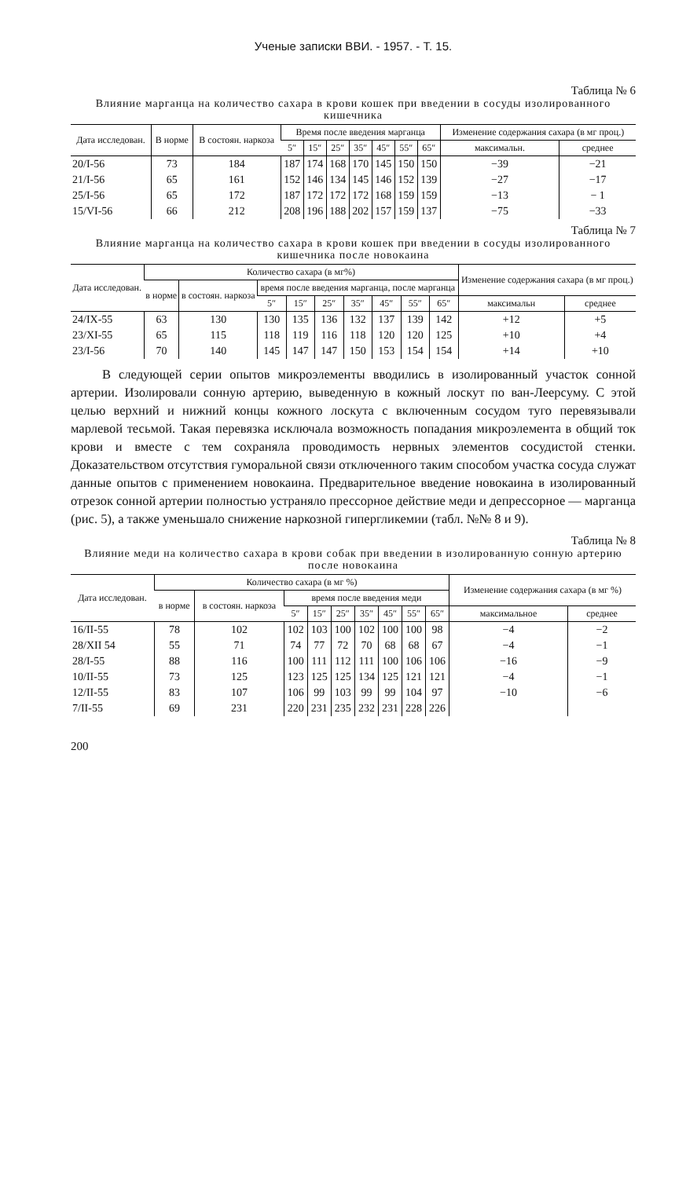Ученые записки ВВИ. - 1957. - Т. 15.
Таблица № 6
Влияние марганца на количество сахара в крови кошек при введении в сосуды изолированного кишечника
| Дата исследован. | В норме | В состоян. наркоза | Время после введения марганца | | | | | | | Изменение содержания сахара (в мг проц.) | |
| --- | --- | --- | --- | --- | --- | --- | --- | --- | --- | --- | --- |
| | | | 5″ | 15″ | 25″ | 35″ | 45″ | 55″ | 65″ | максимальн. | среднее |
| 20/I-56 | 73 | 184 | 187 | 174 | 168 | 170 | 145 | 150 | 150 | −39 | −21 |
| 21/I-56 | 65 | 161 | 152 | 146 | 134 | 145 | 146 | 152 | 139 | −27 | −17 |
| 25/I-56 | 65 | 172 | 187 | 172 | 172 | 172 | 168 | 159 | 159 | −13 | − 1 |
| 15/VI-56 | 66 | 212 | 208 | 196 | 188 | 202 | 157 | 159 | 137 | −75 | −33 |
Таблица № 7
Влияние марганца на количество сахара в крови кошек при введении в сосуды изолированного кишечника после новокаина
| Дата исследован. | Количество сахара (в мг%) | | | | | | | | | Изменение содержания сахара (в мг проц.) | |
| --- | --- | --- | --- | --- | --- | --- | --- | --- | --- | --- | --- |
| | в норме | в состоян. наркоза | время после введения марганца, после марганца | | | | | | | | |
| | | | 5″ | 15″ | 25″ | 35″ | 45″ | 55″ | 65″ | максимальн | среднее |
| 24/IX-55 | 63 | 130 | 130 | 135 | 136 | 132 | 137 | 139 | 142 | +12 | +5 |
| 23/XI-55 | 65 | 115 | 118 | 119 | 116 | 118 | 120 | 120 | 125 | +10 | +4 |
| 23/I-56 | 70 | 140 | 145 | 147 | 147 | 150 | 153 | 154 | 154 | +14 | +10 |
В следующей серии опытов микроэлементы вводились в изолированный участок сонной артерии. Изолировали сонную артерию, выведенную в кожный лоскут по ван-Леерсуму. С этой целью верхний и нижний концы кожного лоскута с включенным сосудом туго перевязывали марлевой тесьмой. Такая перевязка исключала возможность попадания микроэлемента в общий ток крови и вместе с тем сохраняла проводимость нервных элементов сосудистой стенки. Доказательством отсутствия гуморальной связи отключенного таким способом участка сосуда служат данные опытов с применением новокаина. Предварительное введение новокаина в изолированный отрезок сонной артерии полностью устраняло прессорное действие меди и депрессорное — марганца (рис. 5), а также уменьшало снижение наркозной гипергликемии (табл. №№ 8 и 9).
Таблица № 8
Влияние меди на количество сахара в крови собак при введении в изолированную сонную артерию после новокаина
| Дата исследован. | Количество сахара (в мг %) | | | | | | | | | Изменение содержания сахара (в мг %) | |
| --- | --- | --- | --- | --- | --- | --- | --- | --- | --- | --- | --- |
| | в норме | в состоян. наркоза | время после введения меди | | | | | | | | |
| | | | 5″ | 15″ | 25″ | 35″ | 45″ | 55″ | 65″ | максимальное | среднее |
| 16/II-55 | 78 | 102 | 102 | 103 | 100 | 102 | 100 | 100 | 98 | −4 | −2 |
| 28/XII 54 | 55 | 71 | 74 | 77 | 72 | 70 | 68 | 68 | 67 | −4 | −1 |
| 28/I-55 | 88 | 116 | 100 | 111 | 112 | 111 | 100 | 106 | 106 | −16 | −9 |
| 10/II-55 | 73 | 125 | 123 | 125 | 125 | 134 | 125 | 121 | 121 | −4 | −1 |
| 12/II-55 | 83 | 107 | 106 | 99 | 103 | 99 | 99 | 104 | 97 | −10 | −6 |
| 7/II-55 | 69 | 231 | 220 | 231 | 235 | 232 | 231 | 228 | 226 | | |
200